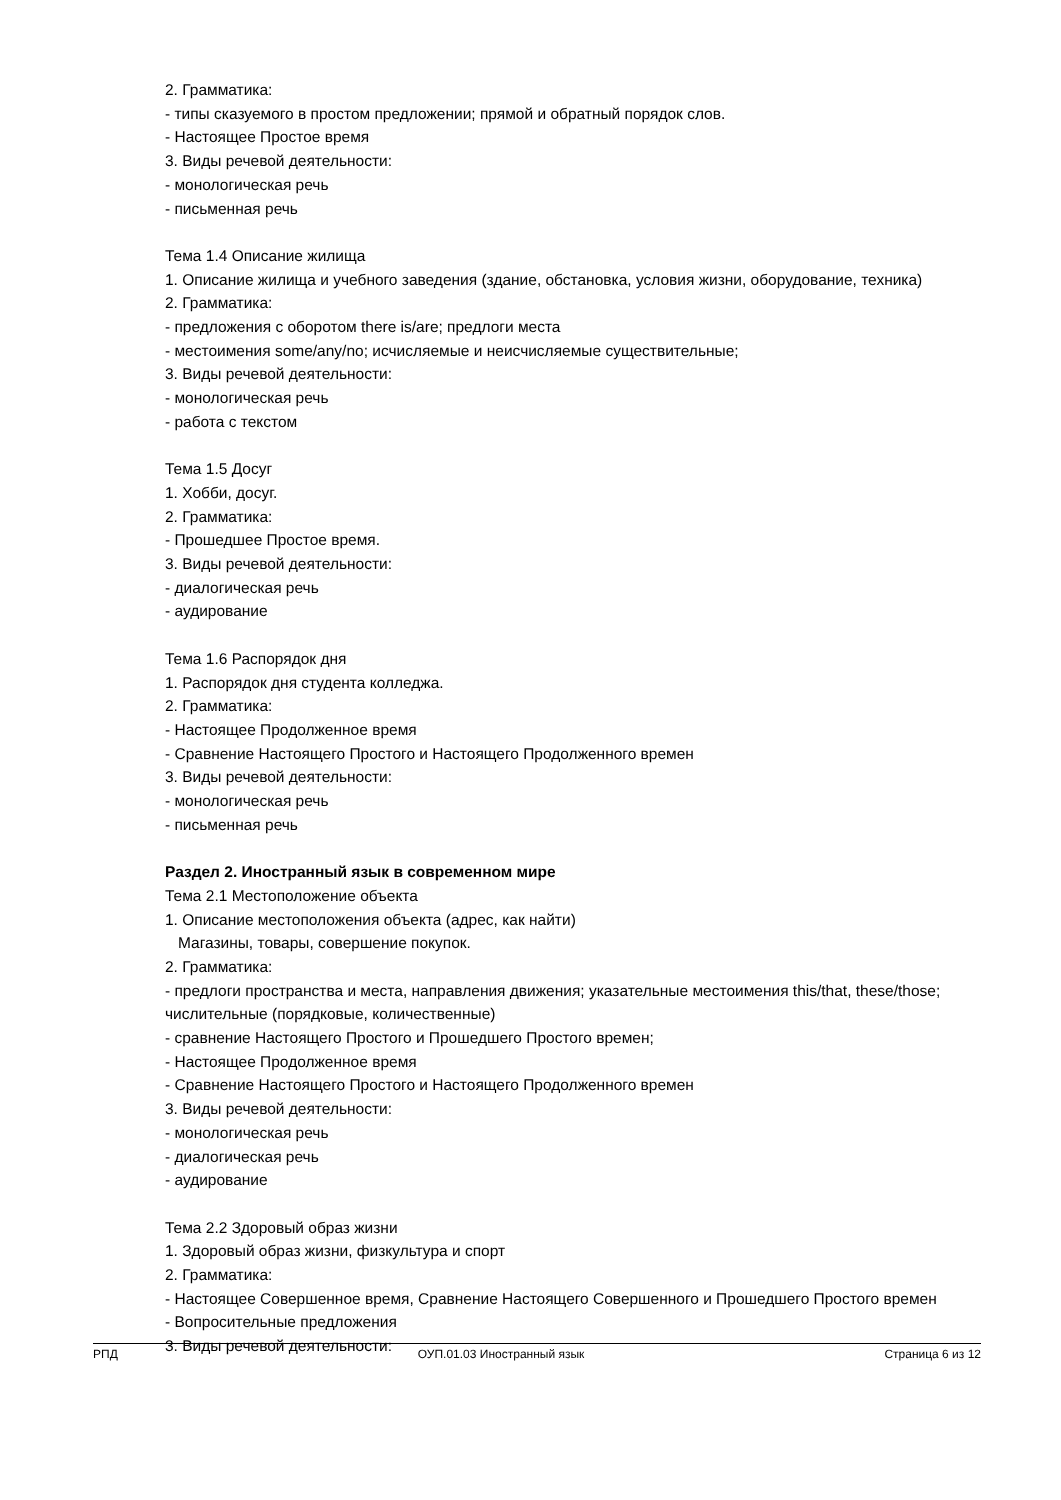2. Грамматика:
- типы сказуемого в простом предложении; прямой и обратный порядок слов.
- Настоящее Простое время
3. Виды речевой деятельности:
- монологическая речь
- письменная речь
Тема 1.4 Описание жилища
1. Описание жилища и учебного заведения (здание, обстановка, условия жизни, оборудование, техника)
2. Грамматика:
- предложения с оборотом there is/are; предлоги места
- местоимения some/any/no; исчисляемые и неисчисляемые существительные;
3. Виды речевой деятельности:
- монологическая речь
- работа с текстом
Тема 1.5 Досуг
1. Хобби, досуг.
2. Грамматика:
- Прошедшее Простое время.
3. Виды речевой деятельности:
- диалогическая речь
- аудирование
Тема 1.6 Распорядок дня
1. Распорядок дня студента колледжа.
2. Грамматика:
- Настоящее Продолженное время
- Сравнение Настоящего Простого и Настоящего Продолженного времен
3. Виды речевой деятельности:
- монологическая речь
- письменная речь
Раздел 2. Иностранный язык в современном мире
Тема 2.1 Местоположение объекта
1. Описание местоположения объекта (адрес, как найти)
Магазины, товары, совершение покупок.
2. Грамматика:
- предлоги пространства и места, направления движения; указательные местоимения this/that, these/those; числительные (порядковые, количественные)
- сравнение Настоящего Простого и Прошедшего Простого времен;
- Настоящее Продолженное время
- Сравнение Настоящего Простого и Настоящего Продолженного времен
3. Виды речевой деятельности:
- монологическая речь
- диалогическая речь
- аудирование
Тема 2.2 Здоровый образ жизни
1. Здоровый образ жизни, физкультура и спорт
2. Грамматика:
- Настоящее Совершенное время, Сравнение Настоящего Совершенного и Прошедшего Простого времен
- Вопросительные предложения
3. Виды речевой деятельности:
РПД ОУП.01.03 Иностранный язык Страница 6 из 12